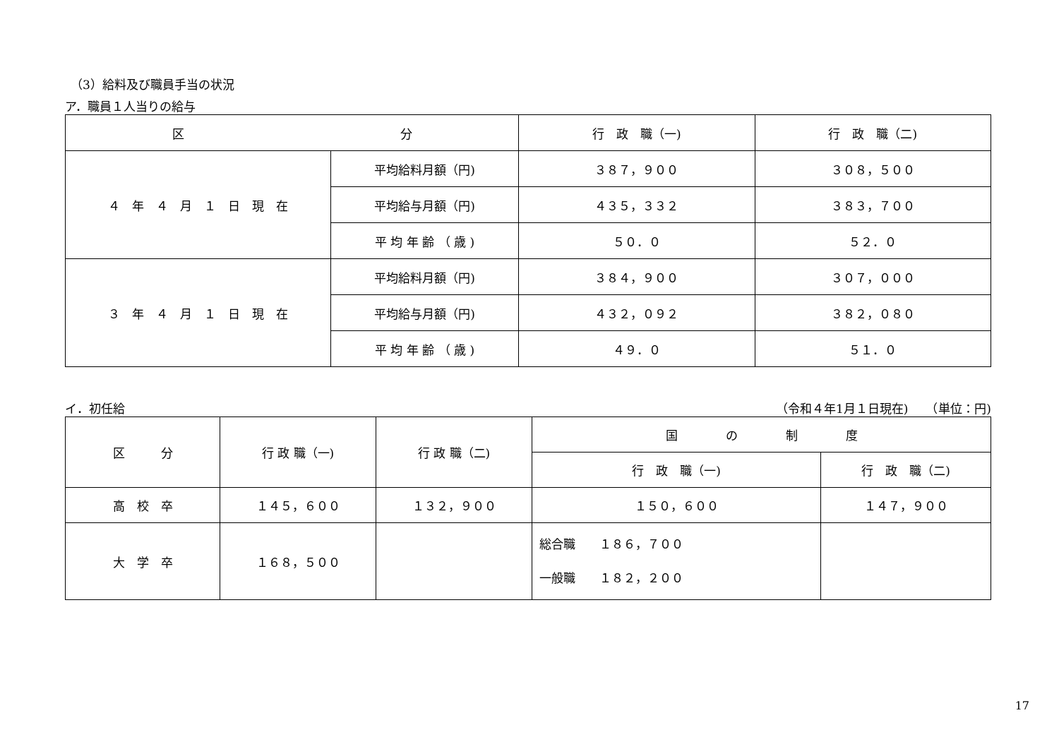（3）給料及び職員手当の状況
ア．職員１人当りの給与
| 区 分 | | 行 政 職（一) | 行 政 職（二) |
| --- | --- | --- | --- |
| ４ 年 ４ 月 １ 日 現 在 | 平均給料月額（円) | ３８７，９００ | ３０８，５００ |
| | 平均給与月額（円) | ４３５，３３２ | ３８３，７００ |
| | 平 均 年 齢 （ 歳 ) | ５０．０ | ５２．０ |
| ３ 年 ４ 月 １ 日 現 在 | 平均給料月額（円) | ３８４，９００ | ３０７，０００ |
| | 平均給与月額（円) | ４３２，０９２ | ３８２，０８０ |
| | 平 均 年 齢 （ 歳 ) | ４９．０ | ５１．０ |
イ．初任給 （令和４年1月１日現在)　　（単位：円)
| 区 分 | 行 政 職（一) | 行 政 職（二) | 国 の 制 度 | |
| --- | --- | --- | --- | --- |
| | | | 行 政 職（一) | 行 政 職（二) |
| 高 校 卒 | １４５，６００ | １３２，９００ | １５０，６００ | １４７，９００ |
| 大 学 卒 | １６８，５００ | | 総合職 １８６，７００ 一般職 １８２，２００ | |
17